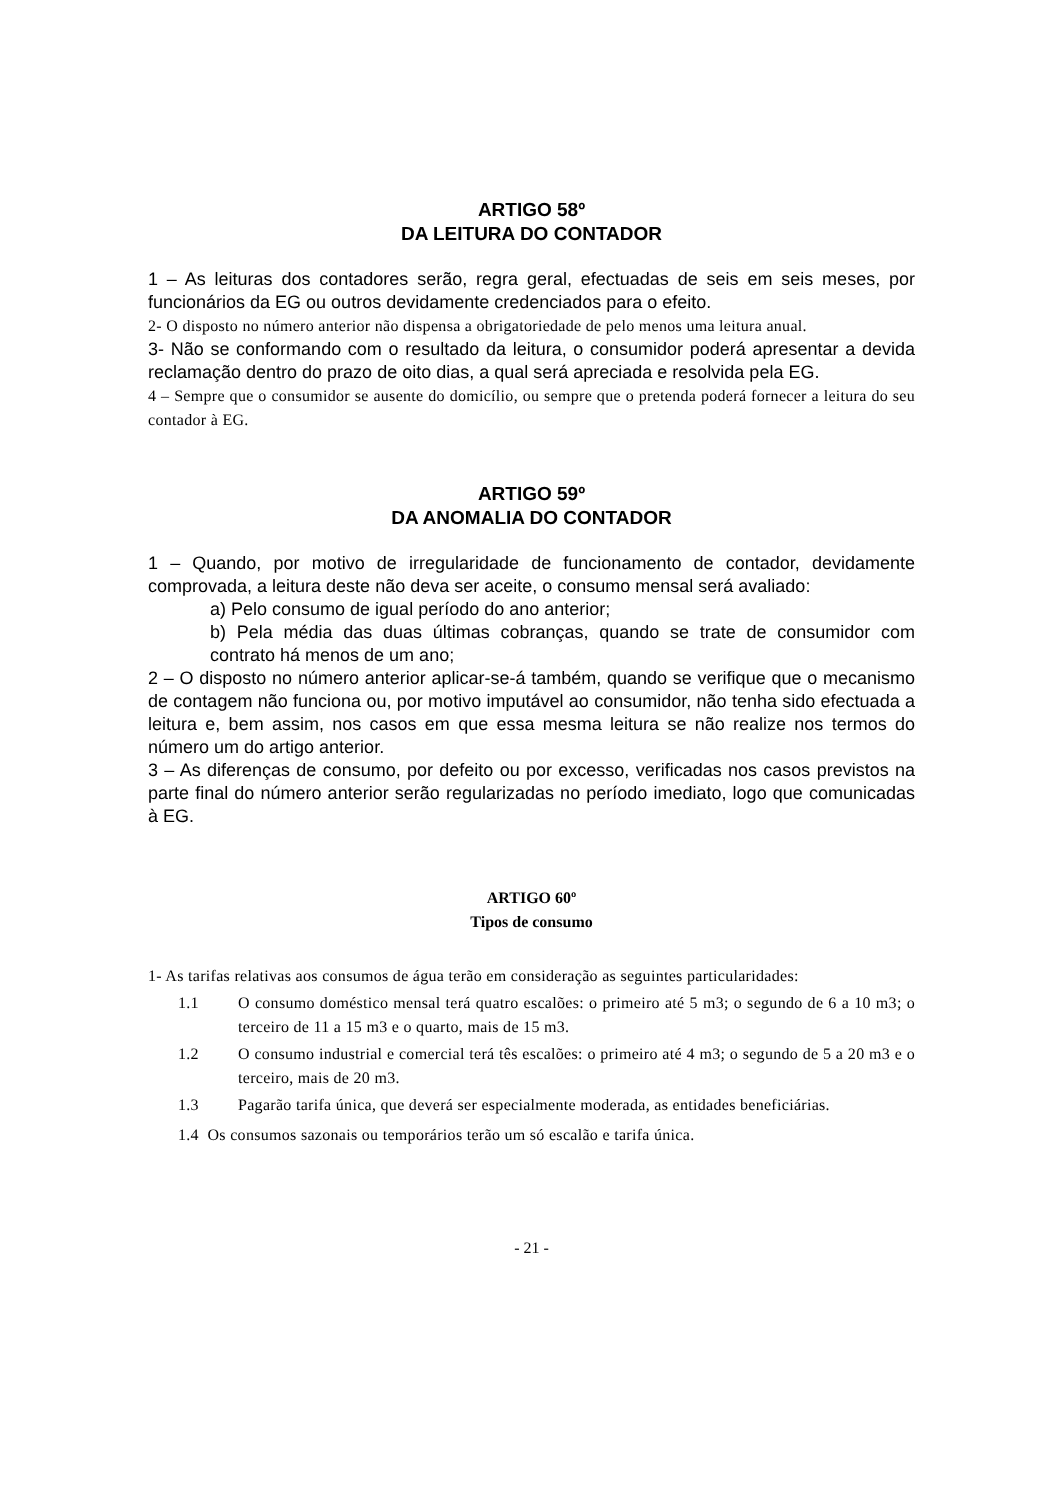ARTIGO 58º
DA LEITURA DO CONTADOR
1 – As leituras dos contadores serão, regra geral, efectuadas de seis em seis meses, por funcionários da EG ou outros devidamente credenciados para o efeito.
2- O disposto no número anterior não dispensa a obrigatoriedade de pelo menos uma leitura anual.
3- Não se conformando com o resultado da leitura, o consumidor poderá apresentar a devida reclamação dentro do prazo de oito dias, a qual será apreciada e resolvida pela EG.
4 – Sempre que o consumidor se ausente do domicílio, ou sempre que o pretenda poderá fornecer a leitura do seu contador à EG.
ARTIGO 59º
DA ANOMALIA DO CONTADOR
1 – Quando, por motivo de irregularidade de funcionamento de contador, devidamente comprovada, a leitura deste não deva ser aceite, o consumo mensal será avaliado:
a) Pelo consumo de igual período do ano anterior;
b) Pela média das duas últimas cobranças, quando se trate de consumidor com contrato há menos de um ano;
2 – O disposto no número anterior aplicar-se-á também, quando se verifique que o mecanismo de contagem não funciona ou, por motivo imputável ao consumidor, não tenha sido efectuada a leitura e, bem assim, nos casos em que essa mesma leitura se não realize nos termos do número um do artigo anterior.
3 – As diferenças de consumo, por defeito ou por excesso, verificadas nos casos previstos na parte final do número anterior serão regularizadas no período imediato, logo que comunicadas à EG.
ARTIGO 60º
Tipos de consumo
1- As tarifas relativas aos consumos de água terão em consideração as seguintes particularidades:
1.1 O consumo doméstico mensal terá quatro escalões: o primeiro até 5 m3; o segundo de 6 a 10 m3; o terceiro de 11 a 15 m3 e o quarto, mais de 15 m3.
1.2 O consumo industrial e comercial terá tês escalões: o primeiro até 4 m3; o segundo de 5 a 20 m3 e o terceiro, mais de 20 m3.
1.3 Pagarão tarifa única, que deverá ser especialmente moderada, as entidades beneficiárias.
1.4 Os consumos sazonais ou temporários terão um só escalão e tarifa única.
- 21 -